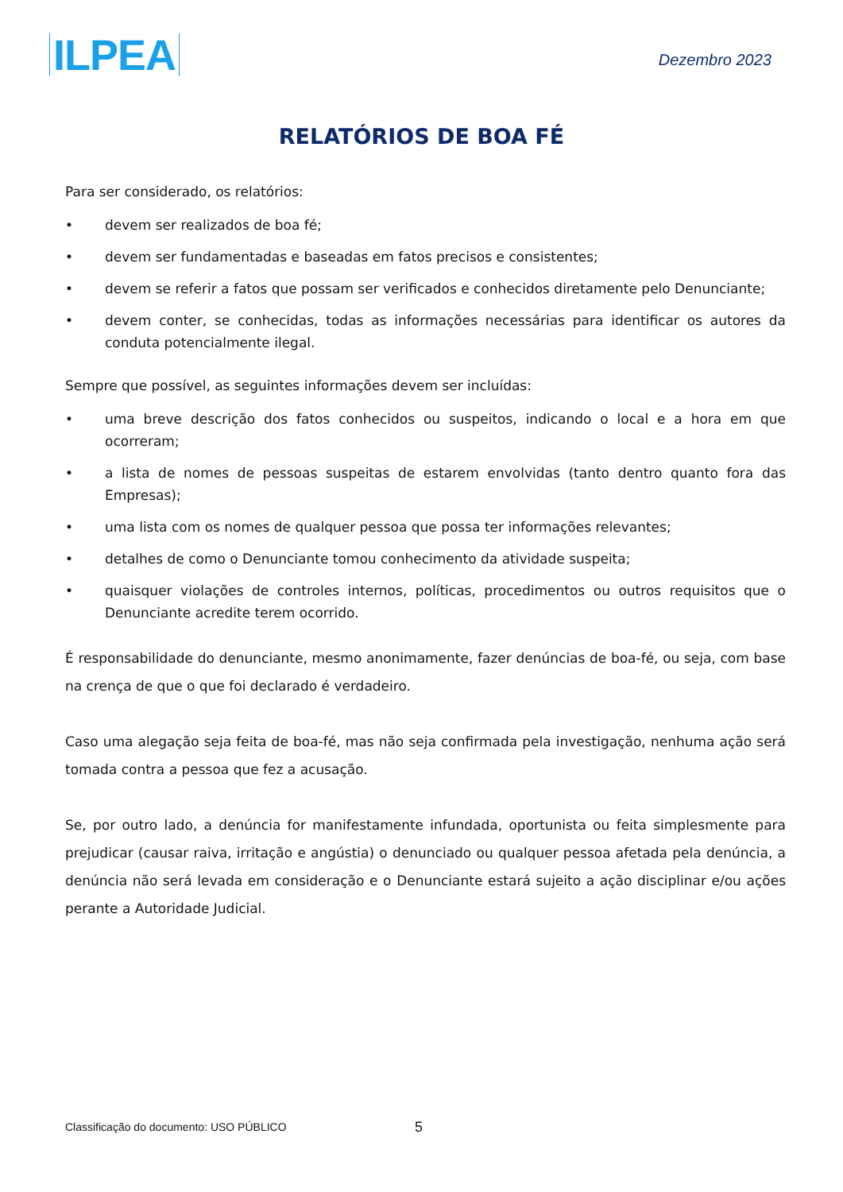ILPEA
Dezembro 2023
RELATÓRIOS DE BOA FÉ
Para ser considerado, os relatórios:
• devem ser realizados de boa fé;
• devem ser fundamentadas e baseadas em fatos precisos e consistentes;
• devem se referir a fatos que possam ser verificados e conhecidos diretamente pelo Denunciante;
• devem conter, se conhecidas, todas as informações necessárias para identificar os autores da conduta potencialmente ilegal.
Sempre que possível, as seguintes informações devem ser incluídas:
• uma breve descrição dos fatos conhecidos ou suspeitos, indicando o local e a hora em que ocorreram;
• a lista de nomes de pessoas suspeitas de estarem envolvidas (tanto dentro quanto fora das Empresas);
• uma lista com os nomes de qualquer pessoa que possa ter informações relevantes;
• detalhes de como o Denunciante tomou conhecimento da atividade suspeita;
• quaisquer violações de controles internos, políticas, procedimentos ou outros requisitos que o Denunciante acredite terem ocorrido.
É responsabilidade do denunciante, mesmo anonimamente, fazer denúncias de boa-fé, ou seja, com base na crença de que o que foi declarado é verdadeiro.
Caso uma alegação seja feita de boa-fé, mas não seja confirmada pela investigação, nenhuma ação será tomada contra a pessoa que fez a acusação.
Se, por outro lado, a denúncia for manifestamente infundada, oportunista ou feita simplesmente para prejudicar (causar raiva, irritação e angústia) o denunciado ou qualquer pessoa afetada pela denúncia, a denúncia não será levada em consideração e o Denunciante estará sujeito a ação disciplinar e/ou ações perante a Autoridade Judicial.
Classificação do documento: USO PÚBLICO
5